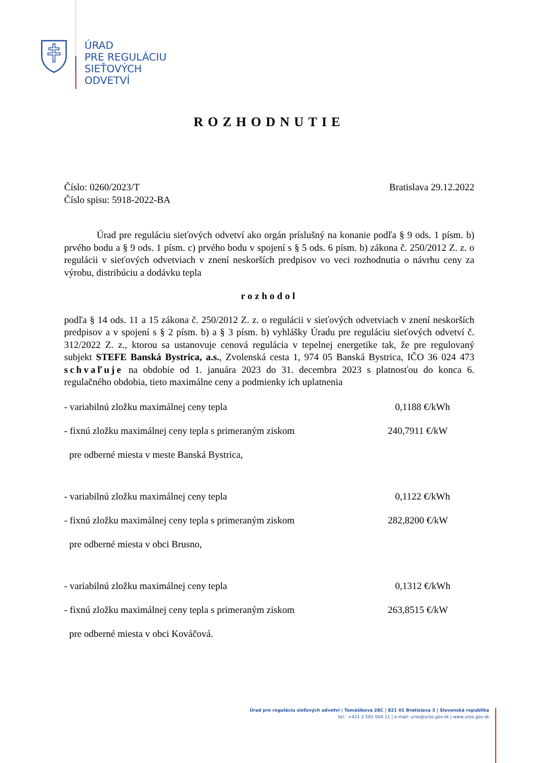ÚRAD
PRE REGULÁCIU
SIEŤOVÝCH
ODVETVÍ
ROZHODNUTIE
Číslo: 0260/2023/T
Číslo spisu: 5918-2022-BA
Bratislava 29.12.2022
Úrad pre reguláciu sieťových odvetví ako orgán príslušný na konanie podľa § 9 ods. 1 písm. b) prvého bodu a § 9 ods. 1 písm. c) prvého bodu v spojení s § 5 ods. 6 písm. b) zákona č. 250/2012 Z. z. o regulácii v sieťových odvetviach v znení neskorších predpisov vo veci rozhodnutia o návrhu ceny za výrobu, distribúciu a dodávku tepla
rozhodol
podľa § 14 ods. 11 a 15 zákona č. 250/2012 Z. z. o regulácii v sieťových odvetviach v znení neskorších predpisov a v spojení s § 2 písm. b) a § 3 písm. b) vyhlášky Úradu pre reguláciu sieťových odvetví č. 312/2022 Z. z., ktorou sa ustanovuje cenová regulácia v tepelnej energetike tak, že pre regulovaný subjekt STEFE Banská Bystrica, a.s., Zvolenská cesta 1, 974 05 Banská Bystrica, IČO 36 024 473 schvaľuje na obdobie od 1. januára 2023 do 31. decembra 2023 s platnosťou do konca 6. regulačného obdobia, tieto maximálne ceny a podmienky ich uplatnenia
- variabilnú zložku maximálnej ceny tepla 0,1188 €/kWh
- fixnú zložku maximálnej ceny tepla s primeraným ziskom 240,7911 €/kW
pre odberné miesta v meste Banská Bystrica,
- variabilnú zložku maximálnej ceny tepla 0,1122 €/kWh
- fixnú zložku maximálnej ceny tepla s primeraným ziskom 282,8200 €/kW
pre odberné miesta v obci Brusno,
- variabilnú zložku maximálnej ceny tepla 0,1312 €/kWh
- fixnú zložku maximálnej ceny tepla s primeraným ziskom 263,8515 €/kW
pre odberné miesta v obci Kováčová.
Úrad pre reguláciu sieťových odvetví | Tomášikova 28C | 821 01 Bratislava 3 | Slovenská republika
tel.: +421 2 581 004 11 | e-mail: urso@urso.gov.sk | www.urso.gov.sk